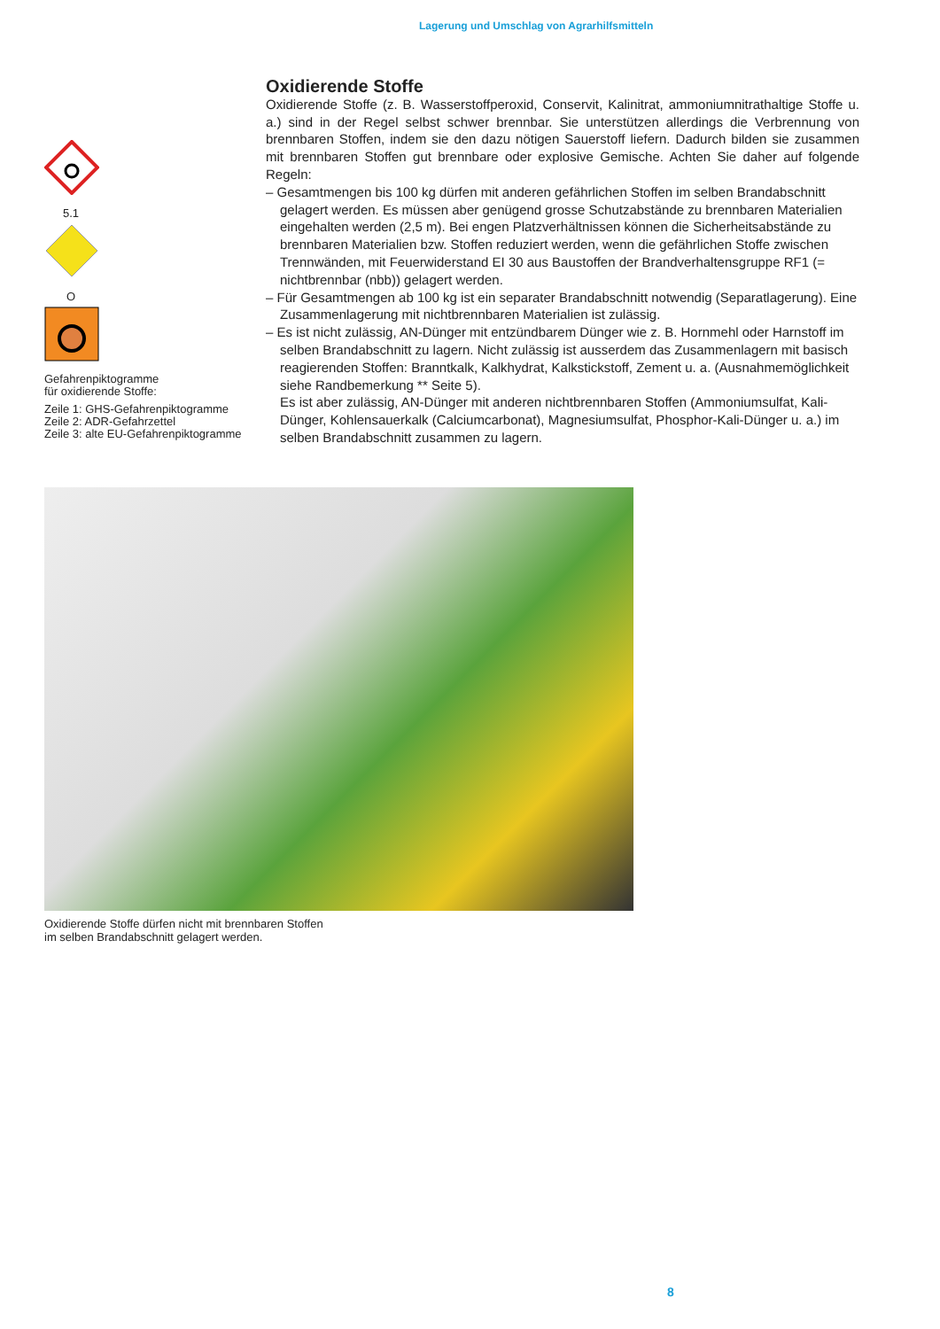Lagerung und Umschlag von Agrarhilfsmitteln
5.1
O
Gefahrenpiktogramme
für oxidierende Stoffe:
Zeile 1: GHS-Gefahrenpiktogramme
Zeile 2: ADR-Gefahrzettel
Zeile 3: alte EU-Gefahrenpiktogramme
Oxidierende Stoffe
Oxidierende Stoffe (z. B. Wasserstoffperoxid, Conservit, Kalinitrat, ammoniumnitrathaltige Stoffe u. a.) sind in der Regel selbst schwer brennbar. Sie unterstützen allerdings die Verbrennung von brennbaren Stoffen, indem sie den dazu nötigen Sauerstoff liefern. Dadurch bilden sie zusammen mit brennbaren Stoffen gut brennbare oder explosive Gemische. Achten Sie daher auf folgende Regeln:
– Gesamtmengen bis 100 kg dürfen mit anderen gefährlichen Stoffen im selben Brandabschnitt gelagert werden. Es müssen aber genügend grosse Schutzabstände zu brennbaren Materialien eingehalten werden (2,5 m). Bei engen Platzverhältnissen können die Sicherheitsabstände zu brennbaren Materialien bzw. Stoffen reduziert werden, wenn die gefährlichen Stoffe zwischen Trennwänden, mit Feuerwiderstand EI 30 aus Baustoffen der Brandverhaltensgruppe RF1 (= nichtbrennbar (nbb)) gelagert werden.
– Für Gesamtmengen ab 100 kg ist ein separater Brandabschnitt notwendig (Separatlagerung). Eine Zusammenlagerung mit nichtbrennbaren Materialien ist zulässig.
– Es ist nicht zulässig, AN-Dünger mit entzündbarem Dünger wie z. B. Hornmehl oder Harnstoff im selben Brandabschnitt zu lagern. Nicht zulässig ist ausserdem das Zusammenlagern mit basisch reagierenden Stoffen: Branntkalk, Kalkhydrat, Kalkstickstoff, Zement u. a. (Ausnahmemöglichkeit siehe Randbemerkung ** Seite 5).
Es ist aber zulässig, AN-Dünger mit anderen nichtbrennbaren Stoffen (Ammoniumsulfat, Kali-Dünger, Kohlensauerkalk (Calciumcarbonat), Magnesiumsulfat, Phosphor-Kali-Dünger u. a.) im selben Brandabschnitt zusammen zu lagern.
Oxidierende Stoffe dürfen nicht mit brennbaren Stoffen
im selben Brandabschnitt gelagert werden.
8